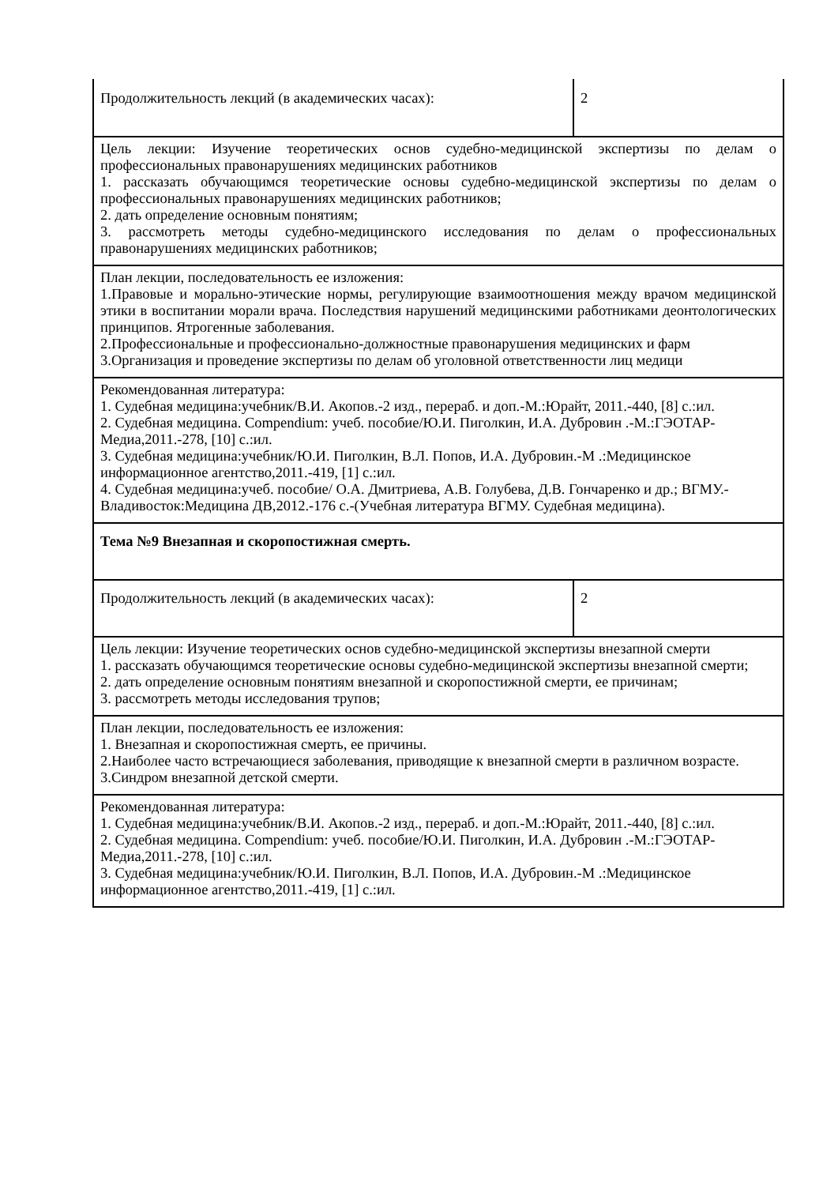| Продолжительность лекций (в академических часах): | 2 |
| Цель лекции: Изучение теоретических основ судебно-медицинской экспертизы по делам о профессиональных правонарушениях медицинских работников 1. рассказать обучающимся теоретические основы судебно-медицинской экспертизы по делам о профессиональных правонарушениях медицинских работников; 2. дать определение основным понятиям; 3. рассмотреть методы судебно-медицинского исследования по делам о профессиональных правонарушениях медицинских работников; | |
| План лекции, последовательность ее изложения: 1.Правовые и морально-этические нормы, регулирующие взаимоотношения между врачом медицинской этики в воспитании морали врача. Последствия нарушений медицинскими работниками деонтологических принципов. Ятрогенные заболевания. 2.Профессиональные и профессионально-должностные правонарушения медицинских и фарм 3.Организация и проведение экспертизы по делам об уголовной ответственности лиц медици | |
| Рекомендованная литература: 1. Судебная медицина:учебник/В.И. Акопов.-2 изд., перераб. и доп.-М.:Юрайт, 2011.-440, [8] с.:ил. 2. Судебная медицина. Compendium: учеб. пособие/Ю.И. Пиголкин, И.А. Дубровин .-М.:ГЭОТАР-Медиа,2011.-278, [10] с.:ил. 3. Судебная медицина:учебник/Ю.И. Пиголкин, В.Л. Попов, И.А. Дубровин.-М .:Медицинское информационное агентство,2011.-419, [1] с.:ил. 4. Судебная медицина:учеб. пособие/ О.А. Дмитриева, А.В. Голубева, Д.В. Гончаренко и др.; ВГМУ.-Владивосток:Медицина ДВ,2012.-176 с.-(Учебная литература ВГМУ. Судебная медицина). | |
| Тема №9 Внезапная и скоропостижная смерть. | |
| Продолжительность лекций (в академических часах): | 2 |
| Цель лекции: Изучение теоретических основ судебно-медицинской экспертизы внезапной смерти 1. рассказать обучающимся теоретические основы судебно-медицинской экспертизы внезапной смерти; 2. дать определение основным понятиям внезапной и скоропостижной смерти, ее причинам; 3. рассмотреть методы исследования трупов; | |
| План лекции, последовательность ее изложения: 1. Внезапная и скоропостижная смерть, ее причины. 2.Наиболее часто встречающиеся заболевания, приводящие к внезапной смерти в различном возрасте. 3.Синдром внезапной детской смерти. | |
| Рекомендованная литература: 1. Судебная медицина:учебник/В.И. Акопов.-2 изд., перераб. и доп.-М.:Юрайт, 2011.-440, [8] с.:ил. 2. Судебная медицина. Compendium: учеб. пособие/Ю.И. Пиголкин, И.А. Дубровин .-М.:ГЭОТАР-Медиа,2011.-278, [10] с.:ил. 3. Судебная медицина:учебник/Ю.И. Пиголкин, В.Л. Попов, И.А. Дубровин.-М .:Медицинское информационное агентство,2011.-419, [1] с.:ил. | |